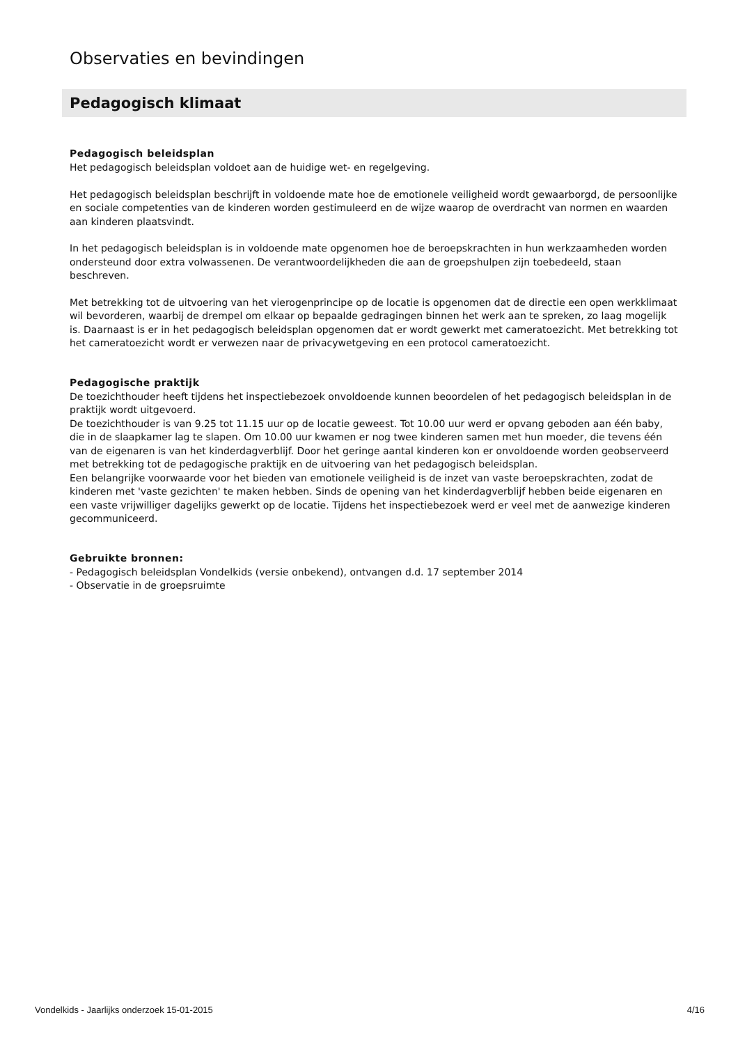Observaties en bevindingen
Pedagogisch klimaat
Pedagogisch beleidsplan
Het pedagogisch beleidsplan voldoet aan de huidige wet- en regelgeving.
Het pedagogisch beleidsplan beschrijft in voldoende mate hoe de emotionele veiligheid wordt gewaarborgd, de persoonlijke en sociale competenties van de kinderen worden gestimuleerd en de wijze waarop de overdracht van normen en waarden aan kinderen plaatsvindt.
In het pedagogisch beleidsplan is in voldoende mate opgenomen hoe de beroepskrachten in hun werkzaamheden worden ondersteund door extra volwassenen. De verantwoordelijkheden die aan de groepshulpen zijn toebedeeld, staan beschreven.
Met betrekking tot de uitvoering van het vierogenprincipe op de locatie is opgenomen dat de directie een open werkklimaat wil bevorderen, waarbij de drempel om elkaar op bepaalde gedragingen binnen het werk aan te spreken, zo laag mogelijk is. Daarnaast is er in het pedagogisch beleidsplan opgenomen dat er wordt gewerkt met cameratoezicht. Met betrekking tot het cameratoezicht wordt er verwezen naar de privacywetgeving en een protocol cameratoezicht.
Pedagogische praktijk
De toezichthouder heeft tijdens het inspectiebezoek onvoldoende kunnen beoordelen of het pedagogisch beleidsplan in de praktijk wordt uitgevoerd.
De toezichthouder is van 9.25 tot 11.15 uur op de locatie geweest. Tot 10.00 uur werd er opvang geboden aan één baby, die in de slaapkamer lag te slapen. Om 10.00 uur kwamen er nog twee kinderen samen met hun moeder, die tevens één van de eigenaren is van het kinderdagverblijf. Door het geringe aantal kinderen kon er onvoldoende worden geobserveerd met betrekking tot de pedagogische praktijk en de uitvoering van het pedagogisch beleidsplan.
Een belangrijke voorwaarde voor het bieden van emotionele veiligheid is de inzet van vaste beroepskrachten, zodat de kinderen met 'vaste gezichten' te maken hebben. Sinds de opening van het kinderdagverblijf hebben beide eigenaren en een vaste vrijwilliger dagelijks gewerkt op de locatie. Tijdens het inspectiebezoek werd er veel met de aanwezige kinderen gecommuniceerd.
Gebruikte bronnen:
- Pedagogisch beleidsplan Vondelkids (versie onbekend), ontvangen d.d. 17 september 2014
- Observatie in de groepsruimte
Vondelkids - Jaarlijks onderzoek 15-01-2015 4/16